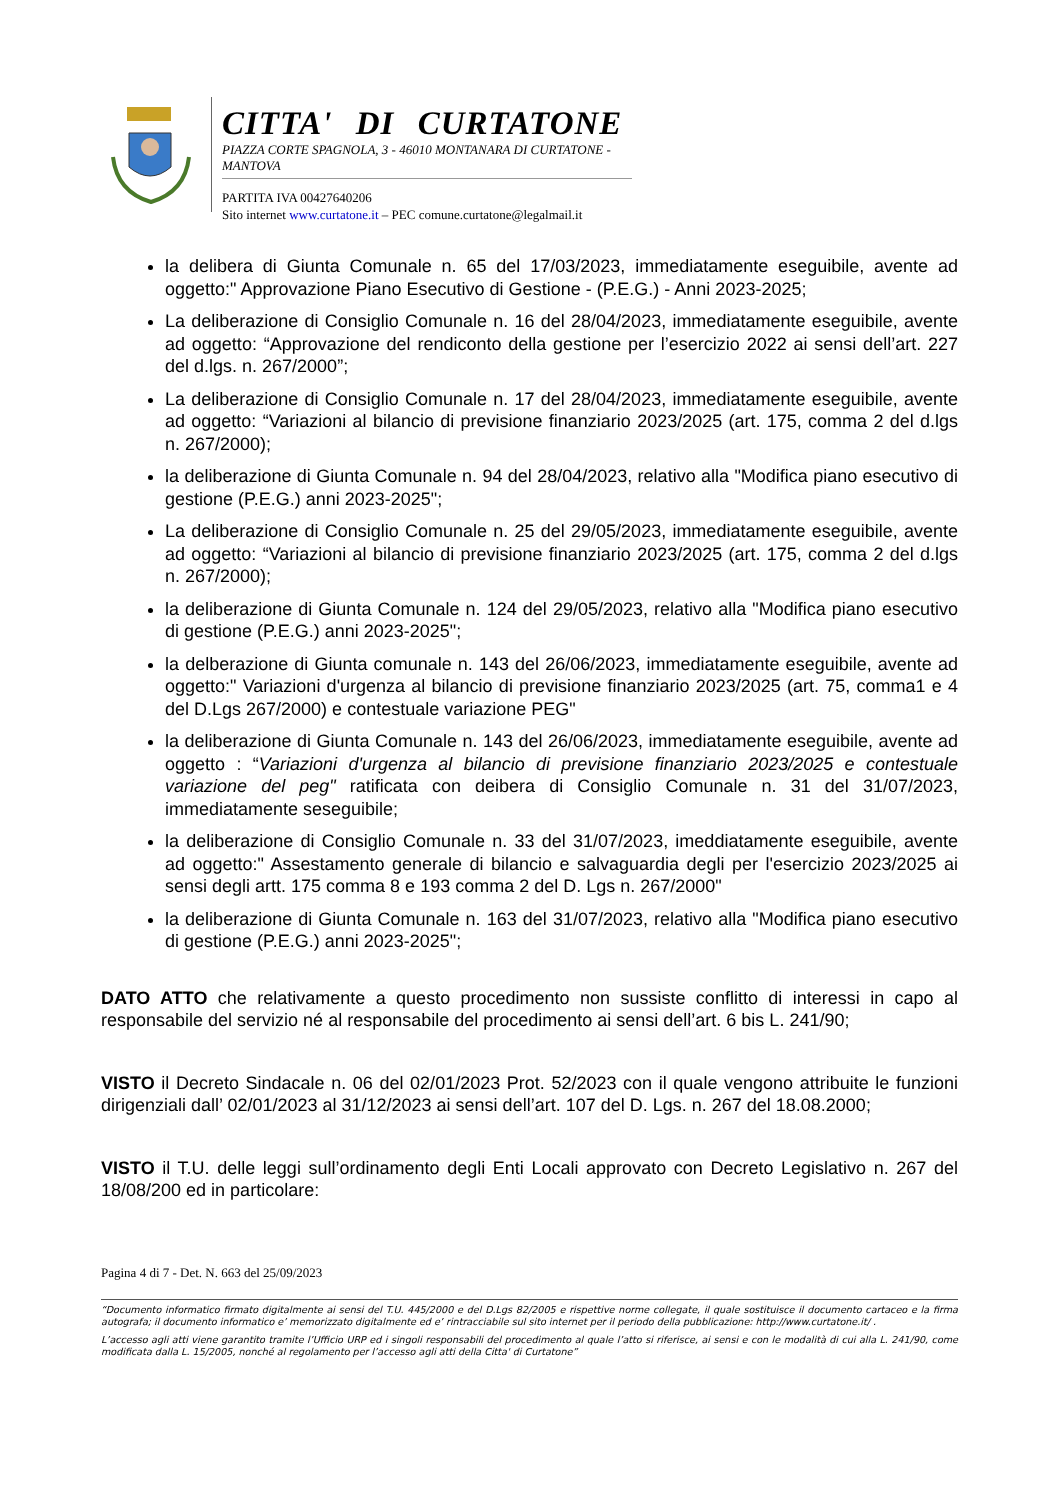CITTA' DI CURTATONE
PIAZZA CORTE SPAGNOLA, 3 - 46010 MONTANARA DI CURTATONE - MANTOVA
PARTITA IVA 00427640206
Sito internet www.curtatone.it – PEC comune.curtatone@legalmail.it
la delibera di Giunta Comunale n. 65 del 17/03/2023, immediatamente eseguibile, avente ad oggetto:" Approvazione Piano Esecutivo di Gestione - (P.E.G.) - Anni 2023-2025;
La deliberazione di Consiglio Comunale n. 16 del 28/04/2023, immediatamente eseguibile, avente ad oggetto: “Approvazione del rendiconto della gestione per l’esercizio 2022 ai sensi dell’art. 227 del d.lgs. n. 267/2000”;
La deliberazione di Consiglio Comunale n. 17 del 28/04/2023, immediatamente eseguibile, avente ad oggetto: “Variazioni al bilancio di previsione finanziario 2023/2025 (art. 175, comma 2 del d.lgs n. 267/2000);
la deliberazione di Giunta Comunale n. 94 del 28/04/2023, relativo alla "Modifica piano esecutivo di gestione (P.E.G.) anni 2023-2025";
La deliberazione di Consiglio Comunale n. 25 del 29/05/2023, immediatamente eseguibile, avente ad oggetto: “Variazioni al bilancio di previsione finanziario 2023/2025 (art. 175, comma 2 del d.lgs n. 267/2000);
la deliberazione di Giunta Comunale n. 124 del 29/05/2023, relativo alla "Modifica piano esecutivo di gestione (P.E.G.) anni 2023-2025";
la delberazione di Giunta comunale n. 143 del 26/06/2023, immediatamente eseguibile, avente ad oggetto:" Variazioni d'urgenza al bilancio di previsione finanziario 2023/2025 (art. 75, comma1 e 4 del D.Lgs 267/2000) e contestuale variazione PEG"
la deliberazione di Giunta Comunale n. 143 del 26/06/2023, immediatamente eseguibile, avente ad oggetto : “Variazioni d'urgenza al bilancio di previsione finanziario 2023/2025 e contestuale variazione del peg" ratificata con deibera di Consiglio Comunale n. 31 del 31/07/2023, immediatamente seseguibile;
la deliberazione di Consiglio Comunale n. 33 del 31/07/2023, imeddiatamente eseguibile, avente ad oggetto:" Assestamento generale di bilancio e salvaguardia degli per l'esercizio 2023/2025 ai sensi degli artt. 175 comma 8 e 193 comma 2 del D. Lgs n. 267/2000"
la deliberazione di Giunta Comunale n. 163 del 31/07/2023, relativo alla "Modifica piano esecutivo di gestione (P.E.G.) anni 2023-2025";
DATO ATTO che relativamente a questo procedimento non sussiste conflitto di interessi in capo al responsabile del servizio né al responsabile del procedimento ai sensi dell’art. 6 bis L. 241/90;
VISTO il Decreto Sindacale n. 06 del 02/01/2023 Prot. 52/2023 con il quale vengono attribuite le funzioni dirigenziali dall’ 02/01/2023 al 31/12/2023 ai sensi dell’art. 107 del D. Lgs. n. 267 del 18.08.2000;
VISTO il T.U. delle leggi sull’ordinamento degli Enti Locali approvato con Decreto Legislativo n. 267 del 18/08/200 ed in particolare:
Pagina 4 di 7 - Det. N. 663 del 25/09/2023
“Documento informatico firmato digitalmente ai sensi del T.U. 445/2000 e del D.Lgs 82/2005 e rispettive norme collegate, il quale sostituisce il documento cartaceo e la firma autografa; il documento informatico e’ memorizzato digitalmente ed e’ rintracciabile sul sito internet per il periodo della pubblicazione: http://www.curtatone.it/ .
L’accesso agli atti viene garantito tramite l’Ufficio URP ed i singoli responsabili del procedimento al quale l’atto si riferisce, ai sensi e con le modalità di cui alla L. 241/90, come modificata dalla L. 15/2005, nonché al regolamento per l’accesso agli atti della Citta' di Curtatone”